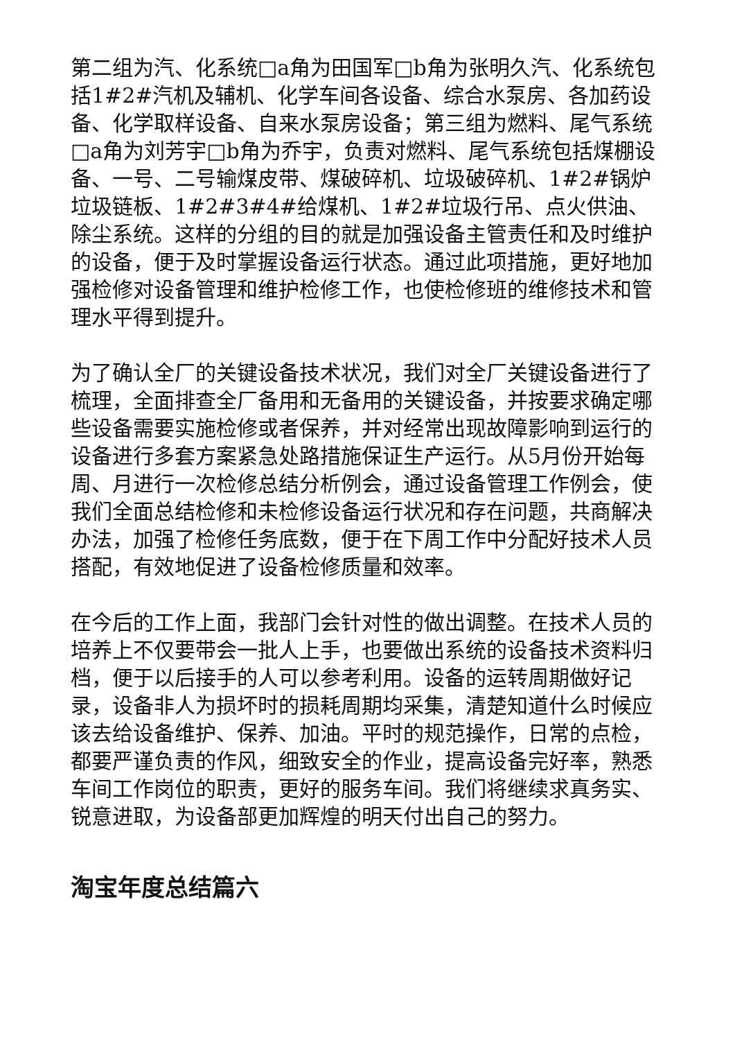第二组为汽、化系统□a角为田国军□b角为张明久汽、化系统包括1#2#汽机及辅机、化学车间各设备、综合水泵房、各加药设备、化学取样设备、自来水泵房设备；第三组为燃料、尾气系统□a角为刘芳宇□b角为乔宇，负责对燃料、尾气系统包括煤棚设备、一号、二号输煤皮带、煤破碎机、垃圾破碎机、1#2#锅炉垃圾链板、1#2#3#4#给煤机、1#2#垃圾行吊、点火供油、除尘系统。这样的分组的目的就是加强设备主管责任和及时维护的设备，便于及时掌握设备运行状态。通过此项措施，更好地加强检修对设备管理和维护检修工作，也使检修班的维修技术和管理水平得到提升。
为了确认全厂的关键设备技术状况，我们对全厂关键设备进行了梳理，全面排查全厂备用和无备用的关键设备，并按要求确定哪些设备需要实施检修或者保养，并对经常出现故障影响到运行的设备进行多套方案紧急处路措施保证生产运行。从5月份开始每周、月进行一次检修总结分析例会，通过设备管理工作例会，使我们全面总结检修和未检修设备运行状况和存在问题，共商解决办法，加强了检修任务底数，便于在下周工作中分配好技术人员搭配，有效地促进了设备检修质量和效率。
在今后的工作上面，我部门会针对性的做出调整。在技术人员的培养上不仅要带会一批人上手，也要做出系统的设备技术资料归档，便于以后接手的人可以参考利用。设备的运转周期做好记录，设备非人为损坏时的损耗周期均采集，清楚知道什么时候应该去给设备维护、保养、加油。平时的规范操作，日常的点检，都要严谨负责的作风，细致安全的作业，提高设备完好率，熟悉车间工作岗位的职责，更好的服务车间。我们将继续求真务实、锐意进取，为设备部更加辉煌的明天付出自己的努力。
淘宝年度总结篇六